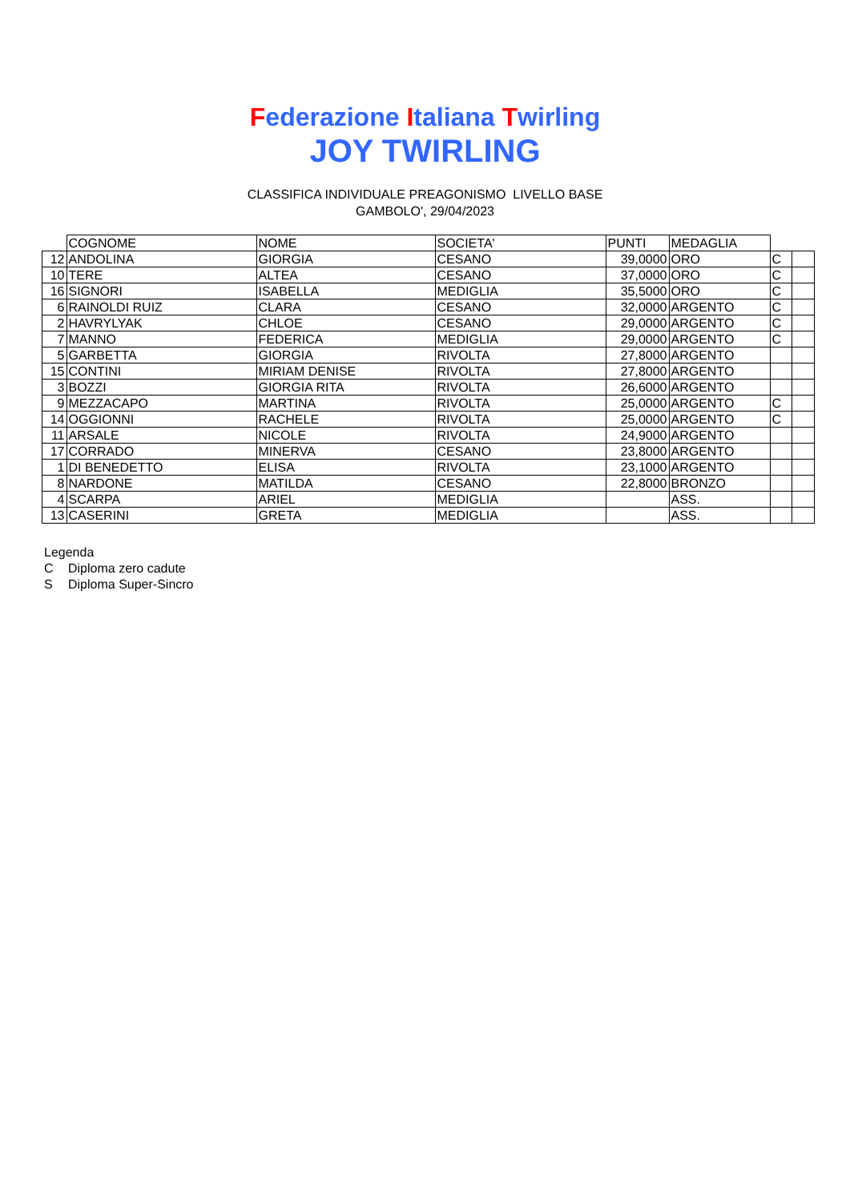Federazione Italiana Twirling
JOY TWIRLING
CLASSIFICA INDIVIDUALE PREAGONISMO LIVELLO BASE
GAMBOLO', 29/04/2023
| | COGNOME | NOME | SOCIETA' | PUNTI | MEDAGLIA | | |
| --- | --- | --- | --- | --- | --- | --- | --- |
| 12 | ANDOLINA | GIORGIA | CESANO | 39,0000 | ORO | C | |
| 10 | TERE | ALTEA | CESANO | 37,0000 | ORO | C | |
| 16 | SIGNORI | ISABELLA | MEDIGLIA | 35,5000 | ORO | C | |
| 6 | RAINOLDI RUIZ | CLARA | CESANO | 32,0000 | ARGENTO | C | |
| 2 | HAVRYLYAK | CHLOE | CESANO | 29,0000 | ARGENTO | C | |
| 7 | MANNO | FEDERICA | MEDIGLIA | 29,0000 | ARGENTO | C | |
| 5 | GARBETTA | GIORGIA | RIVOLTA | 27,8000 | ARGENTO | | |
| 15 | CONTINI | MIRIAM DENISE | RIVOLTA | 27,8000 | ARGENTO | | |
| 3 | BOZZI | GIORGIA RITA | RIVOLTA | 26,6000 | ARGENTO | | |
| 9 | MEZZACAPO | MARTINA | RIVOLTA | 25,0000 | ARGENTO | C | |
| 14 | OGGIONNI | RACHELE | RIVOLTA | 25,0000 | ARGENTO | C | |
| 11 | ARSALE | NICOLE | RIVOLTA | 24,9000 | ARGENTO | | |
| 17 | CORRADO | MINERVA | CESANO | 23,8000 | ARGENTO | | |
| 1 | DI BENEDETTO | ELISA | RIVOLTA | 23,1000 | ARGENTO | | |
| 8 | NARDONE | MATILDA | CESANO | 22,8000 | BRONZO | | |
| 4 | SCARPA | ARIEL | MEDIGLIA | | ASS. | | |
| 13 | CASERINI | GRETA | MEDIGLIA | | ASS. | | |
Legenda
C Diploma zero cadute
S Diploma Super-Sincro